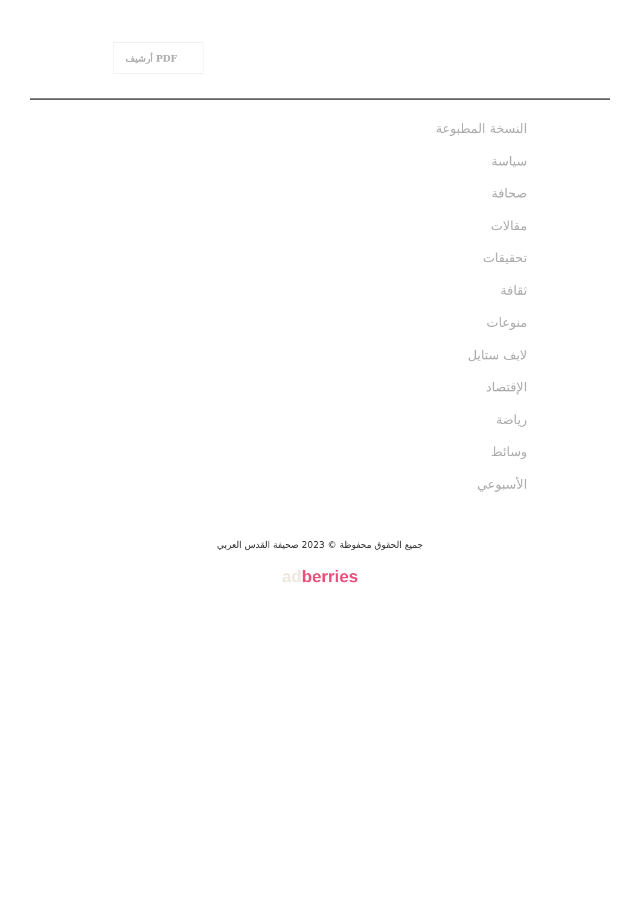أرشيف PDF
النسخة المطبوعة
سياسة
صحافة
مقالات
تحقيقات
ثقافة
منوعات
لايف ستايل
الإقتصاد
رياضة
وسائط
الأسبوعي
جميع الحقوق محفوظة © 2023 صحيفة القدس العربي
ad berries